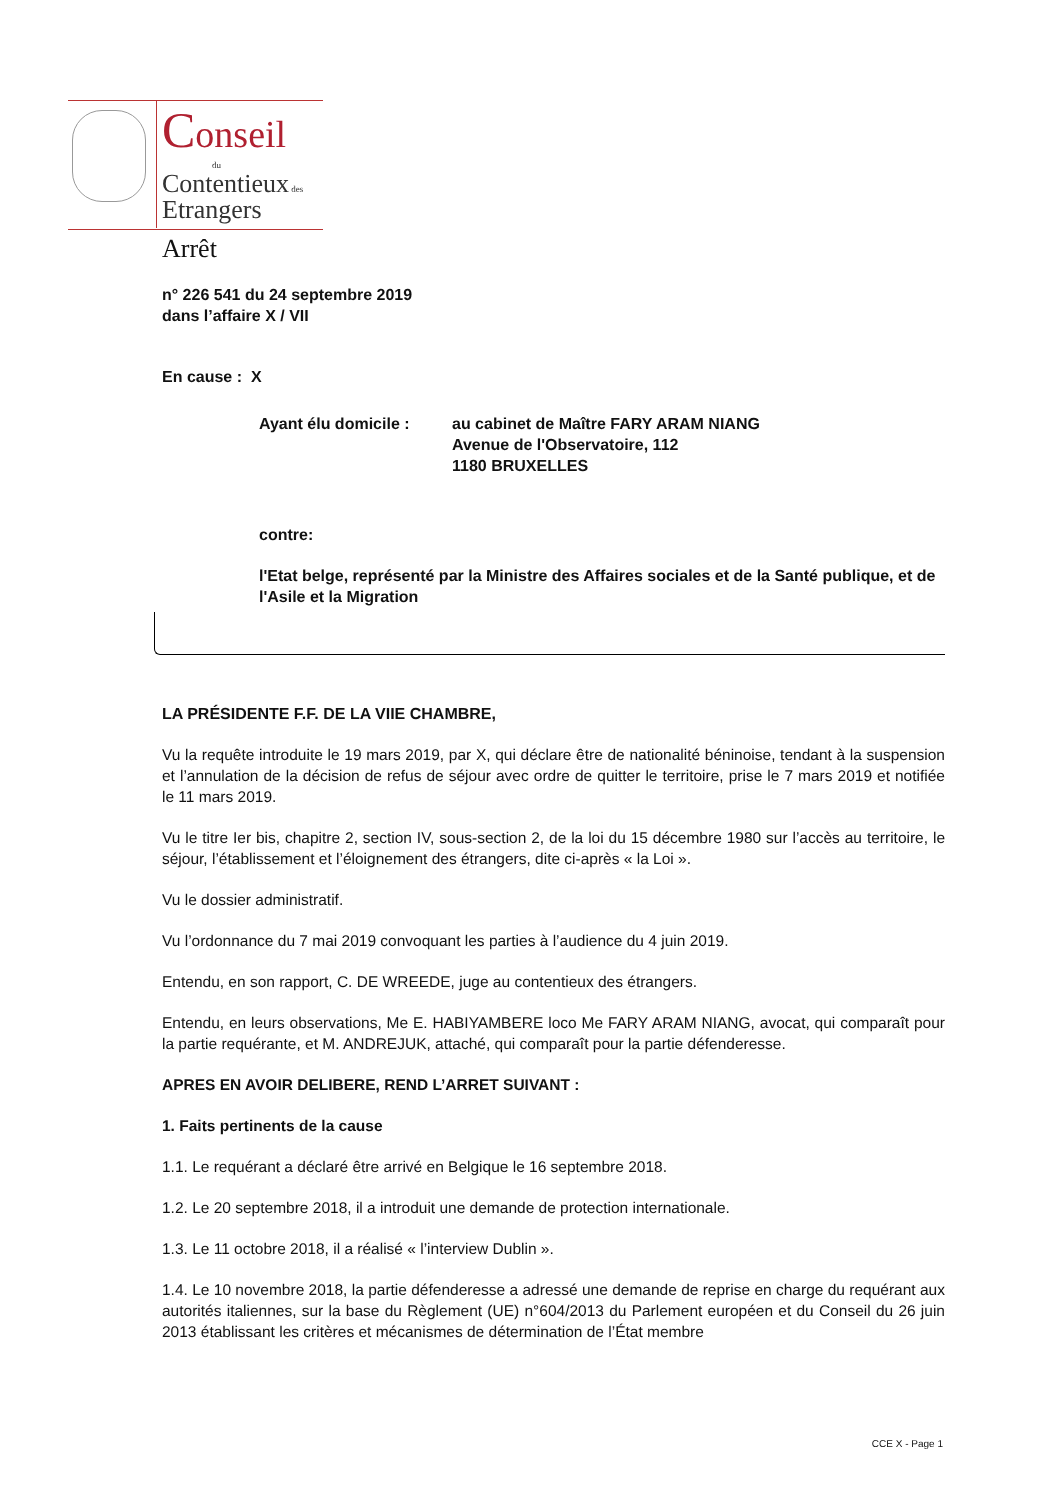Conseil
du
Contentieux des
Etrangers
Arrêt
n° 226 541 du 24 septembre 2019
dans l’affaire X / VII
En cause : X
Ayant élu domicile : au cabinet de Maître FARY ARAM NIANG
Avenue de l'Observatoire, 112
1180 BRUXELLES
contre:
l'Etat belge, représenté par la Ministre des Affaires sociales et de la Santé publique, et de l'Asile et la Migration
LA PRÉSIDENTE F.F. DE LA VIIE CHAMBRE,
Vu la requête introduite le 19 mars 2019, par X, qui déclare être de nationalité béninoise, tendant à la suspension et l’annulation de la décision de refus de séjour avec ordre de quitter le territoire, prise le 7 mars 2019 et notifiée le 11 mars 2019.
Vu le titre Ier bis, chapitre 2, section IV, sous-section 2, de la loi du 15 décembre 1980 sur l’accès au territoire, le séjour, l’établissement et l’éloignement des étrangers, dite ci-après « la Loi ».
Vu le dossier administratif.
Vu l’ordonnance du 7 mai 2019 convoquant les parties à l’audience du 4 juin 2019.
Entendu, en son rapport, C. DE WREEDE, juge au contentieux des étrangers.
Entendu, en leurs observations, Me E. HABIYAMBERE loco Me FARY ARAM NIANG, avocat, qui comparaît pour la partie requérante, et M. ANDREJUK, attaché, qui comparaît pour la partie défenderesse.
APRES EN AVOIR DELIBERE, REND L’ARRET SUIVANT :
1. Faits pertinents de la cause
1.1. Le requérant a déclaré être arrivé en Belgique le 16 septembre 2018.
1.2. Le 20 septembre 2018, il a introduit une demande de protection internationale.
1.3. Le 11 octobre 2018, il a réalisé « l’interview Dublin ».
1.4. Le 10 novembre 2018, la partie défenderesse a adressé une demande de reprise en charge du requérant aux autorités italiennes, sur la base du Règlement (UE) n°604/2013 du Parlement européen et du Conseil du 26 juin 2013 établissant les critères et mécanismes de détermination de l’État membre
CCE X - Page 1